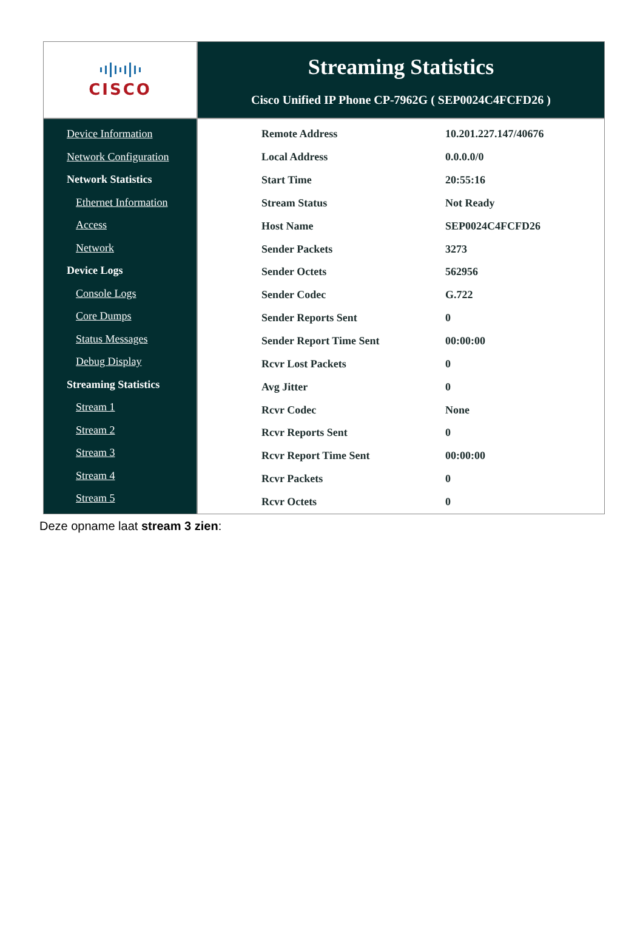CISCO
Streaming Statistics
Cisco Unified IP Phone CP-7962G ( SEP0024C4FCFD26 )
Device Information
Network Configuration
Network Statistics
Ethernet Information
Access
Network
Device Logs
Console Logs
Core Dumps
Status Messages
Debug Display
Streaming Statistics
Stream 1
Stream 2
Stream 3
Stream 4
Stream 5
| Remote Address | 10.201.227.147/40676 |
| Local Address | 0.0.0.0/0 |
| Start Time | 20:55:16 |
| Stream Status | Not Ready |
| Host Name | SEP0024C4FCFD26 |
| Sender Packets | 3273 |
| Sender Octets | 562956 |
| Sender Codec | G.722 |
| Sender Reports Sent | 0 |
| Sender Report Time Sent | 00:00:00 |
| Rcvr Lost Packets | 0 |
| Avg Jitter | 0 |
| Rcvr Codec | None |
| Rcvr Reports Sent | 0 |
| Rcvr Report Time Sent | 00:00:00 |
| Rcvr Packets | 0 |
| Rcvr Octets | 0 |
Deze opname laat stream 3 zien: